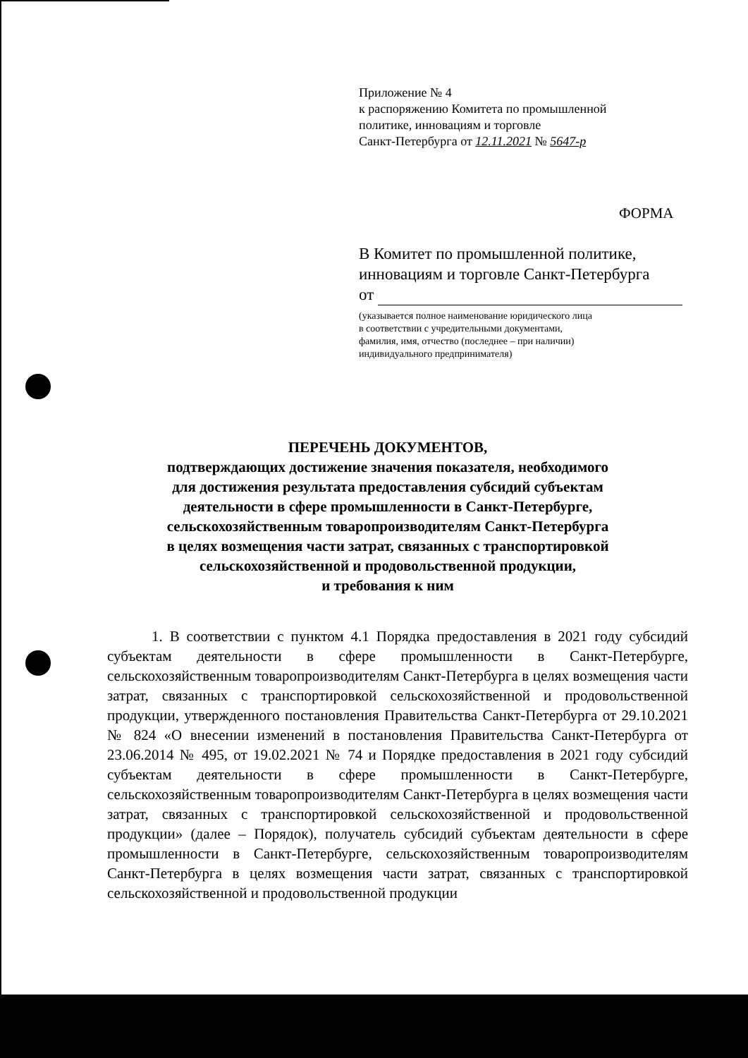Приложение № 4
к распоряжению Комитета по промышленной
политике, инновациям и торговле
Санкт-Петербурга от 12.11.2021 № 5647-р
ФОРМА
В Комитет по промышленной политике,
инновациям и торговле Санкт-Петербурга
от
(указывается полное наименование юридического лица
в соответствии с учредительными документами,
фамилия, имя, отчество (последнее – при наличии)
индивидуального предпринимателя)
ПЕРЕЧЕНЬ ДОКУМЕНТОВ,
подтверждающих достижение значения показателя, необходимого
для достижения результата предоставления субсидий субъектам
деятельности в сфере промышленности в Санкт-Петербурге,
сельскохозяйственным товаропроизводителям Санкт-Петербурга
в целях возмещения части затрат, связанных с транспортировкой
сельскохозяйственной и продовольственной продукции,
и требования к ним
1. В соответствии с пунктом 4.1 Порядка предоставления в 2021 году субсидий субъектам деятельности в сфере промышленности в Санкт-Петербурге, сельскохозяйственным товаропроизводителям Санкт-Петербурга в целях возмещения части затрат, связанных с транспортировкой сельскохозяйственной и продовольственной продукции, утвержденного постановления Правительства Санкт-Петербурга от 29.10.2021 № 824 «О внесении изменений в постановления Правительства Санкт-Петербурга от 23.06.2014 № 495, от 19.02.2021 № 74 и Порядке предоставления в 2021 году субсидий субъектам деятельности в сфере промышленности в Санкт-Петербурге, сельскохозяйственным товаропроизводителям Санкт-Петербурга в целях возмещения части затрат, связанных с транспортировкой сельскохозяйственной и продовольственной продукции» (далее – Порядок), получатель субсидий субъектам деятельности в сфере промышленности в Санкт-Петербурге, сельскохозяйственным товаропроизводителям Санкт-Петербурга в целях возмещения части затрат, связанных с транспортировкой сельскохозяйственной и продовольственной продукции